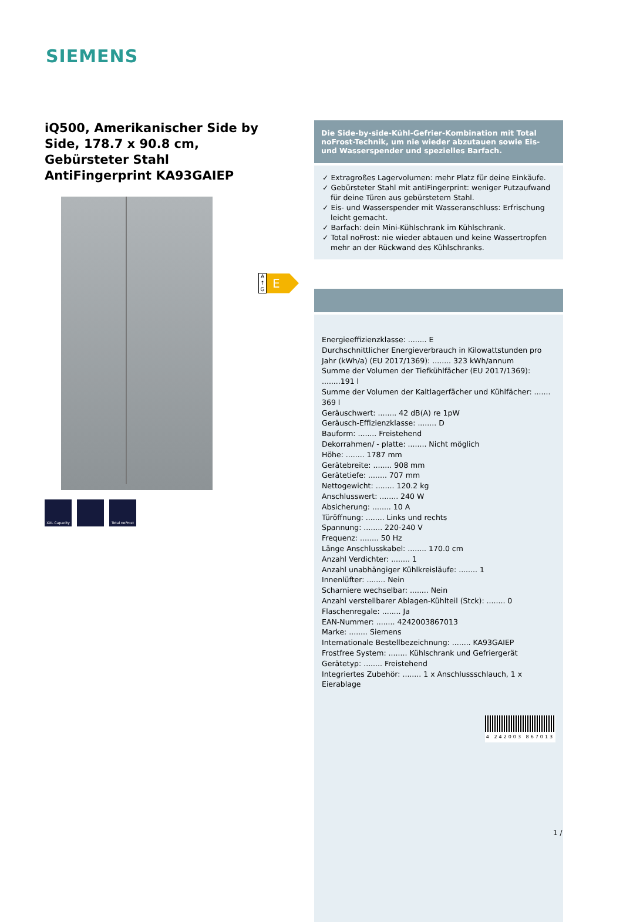SIEMENS
iQ500, Amerikanischer Side by Side, 178.7 x 90.8 cm, Gebürsteter Stahl AntiFingerprint KA93GAIEP
XXL Capacity Total noFrost
A
↑
G
E
Die Side-by-side-Kühl-Gefrier-Kombination mit Total noFrost-Technik, um nie wieder abzutauen sowie Eis- und Wasserspender und spezielles Barfach.
✓ Extragroßes Lagervolumen: mehr Platz für deine Einkäufe.
✓ Gebürsteter Stahl mit antiFingerprint: weniger Putzaufwand für deine Türen aus gebürstetem Stahl.
✓ Eis- und Wasserspender mit Wasseranschluss: Erfrischung leicht gemacht.
✓ Barfach: dein Mini-Kühlschrank im Kühlschrank.
✓ Total noFrost: nie wieder abtauen und keine Wassertropfen mehr an der Rückwand des Kühlschranks.
Energieeffizienzklasse: ........ E
Durchschnittlicher Energieverbrauch in Kilowattstunden pro Jahr (kWh/a) (EU 2017/1369): ........ 323 kWh/annum
Summe der Volumen der Tiefkühlfächer (EU 2017/1369): ........191 l
Summe der Volumen der Kaltlagerfächer und Kühlfächer: ....... 369 l
Geräuschwert: ........ 42 dB(A) re 1pW
Geräusch-Effizienzklasse: ........ D
Bauform: ........ Freistehend
Dekorrahmen/ - platte: ........ Nicht möglich
Höhe: ........ 1787 mm
Gerätebreite: ........ 908 mm
Gerätetiefe: ........ 707 mm
Nettogewicht: ........ 120.2 kg
Anschlusswert: ........ 240 W
Absicherung: ........ 10 A
Türöffnung: ........ Links und rechts
Spannung: ........ 220-240 V
Frequenz: ........ 50 Hz
Länge Anschlusskabel: ........ 170.0 cm
Anzahl Verdichter: ........ 1
Anzahl unabhängiger Kühlkreisläufe: ........ 1
Innenlüfter: ........ Nein
Scharniere wechselbar: ........ Nein
Anzahl verstellbarer Ablagen-Kühlteil (Stck): ........ 0
Flaschenregale: ........ Ja
EAN-Nummer: ........ 4242003867013
Marke: ........ Siemens
Internationale Bestellbezeichnung: ........ KA93GAIEP
Frostfree System: ........ Kühlschrank und Gefriergerät
Gerätetyp: ........ Freistehend
Integriertes Zubehör: ........ 1 x Anschlussschlauch, 1 x Eierablage
4 242003 867013
1 /